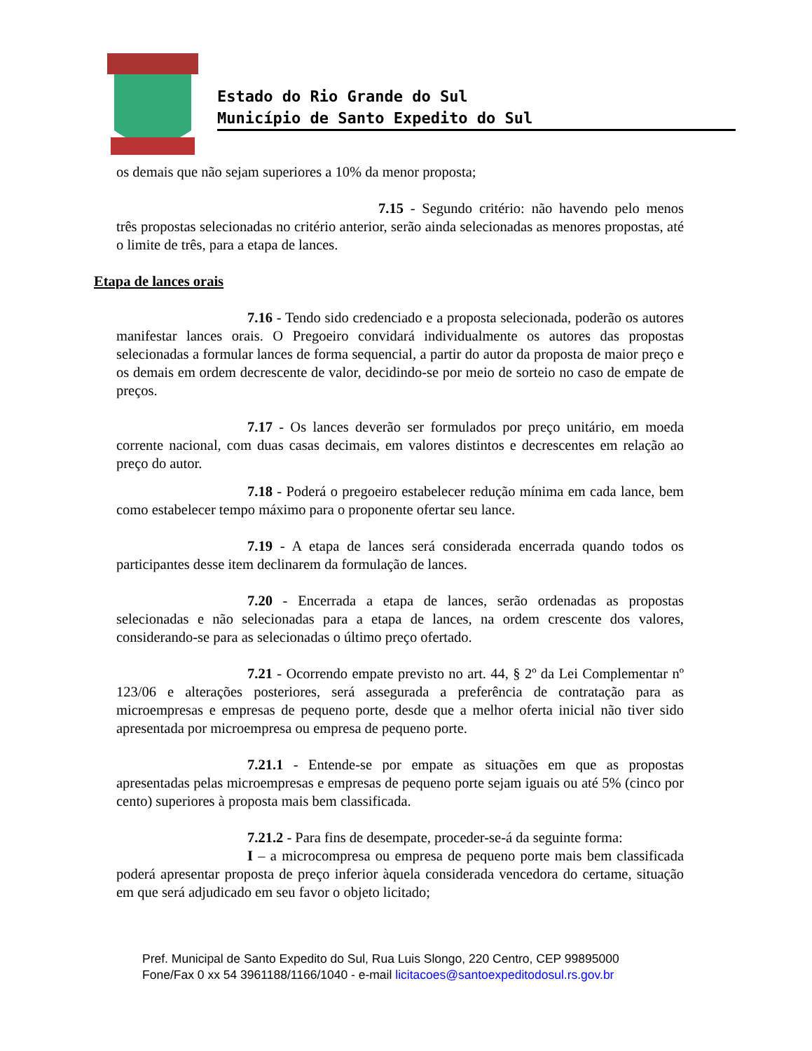Estado do Rio Grande do Sul
Município de Santo Expedito do Sul
os demais que não sejam superiores a 10% da menor proposta;
7.15 - Segundo critério: não havendo pelo menos três propostas selecionadas no critério anterior, serão ainda selecionadas as menores propostas, até o limite de três, para a etapa de lances.
Etapa de lances orais
7.16 - Tendo sido credenciado e a proposta selecionada, poderão os autores manifestar lances orais. O Pregoeiro convidará individualmente os autores das propostas selecionadas a formular lances de forma sequencial, a partir do autor da proposta de maior preço e os demais em ordem decrescente de valor, decidindo-se por meio de sorteio no caso de empate de preços.
7.17 - Os lances deverão ser formulados por preço unitário, em moeda corrente nacional, com duas casas decimais, em valores distintos e decrescentes em relação ao preço do autor.
7.18 - Poderá o pregoeiro estabelecer redução mínima em cada lance, bem como estabelecer tempo máximo para o proponente ofertar seu lance.
7.19 - A etapa de lances será considerada encerrada quando todos os participantes desse item declinarem da formulação de lances.
7.20 - Encerrada a etapa de lances, serão ordenadas as propostas selecionadas e não selecionadas para a etapa de lances, na ordem crescente dos valores, considerando-se para as selecionadas o último preço ofertado.
7.21 - Ocorrendo empate previsto no art. 44, § 2º da Lei Complementar nº 123/06 e alterações posteriores, será assegurada a preferência de contratação para as microempresas e empresas de pequeno porte, desde que a melhor oferta inicial não tiver sido apresentada por microempresa ou empresa de pequeno porte.
7.21.1 - Entende-se por empate as situações em que as propostas apresentadas pelas microempresas e empresas de pequeno porte sejam iguais ou até 5% (cinco por cento) superiores à proposta mais bem classificada.
7.21.2 - Para fins de desempate, proceder-se-á da seguinte forma:
I – a microcompresa ou empresa de pequeno porte mais bem classificada poderá apresentar proposta de preço inferior àquela considerada vencedora do certame, situação em que será adjudicado em seu favor o objeto licitado;
Pref. Municipal de Santo Expedito do Sul, Rua Luis Slongo, 220 Centro, CEP 99895000
Fone/Fax 0 xx 54 3961188/1166/1040 - e-mail licitacoes@santoexpeditodosul.rs.gov.br